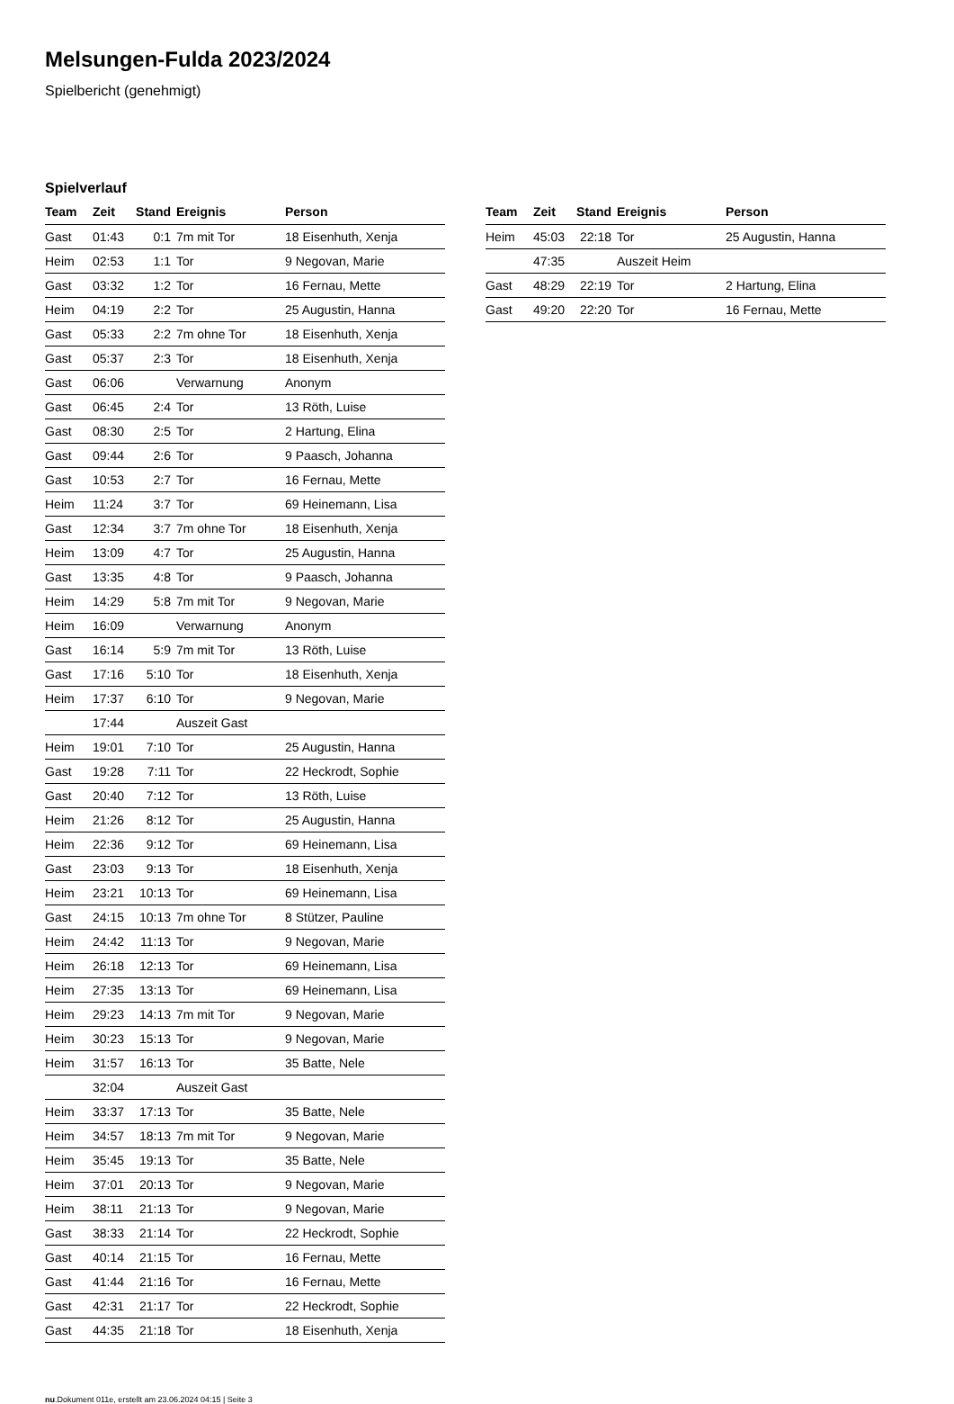Melsungen-Fulda 2023/2024
Spielbericht (genehmigt)
Spielverlauf
| Team | Zeit | Stand | Ereignis | Person |
| --- | --- | --- | --- | --- |
| Gast | 01:43 | 0:1 | 7m mit Tor | 18 Eisenhuth, Xenja |
| Heim | 02:53 | 1:1 | Tor | 9 Negovan, Marie |
| Gast | 03:32 | 1:2 | Tor | 16 Fernau, Mette |
| Heim | 04:19 | 2:2 | Tor | 25 Augustin, Hanna |
| Gast | 05:33 | 2:2 | 7m ohne Tor | 18 Eisenhuth, Xenja |
| Gast | 05:37 | 2:3 | Tor | 18 Eisenhuth, Xenja |
| Gast | 06:06 | | Verwarnung | Anonym |
| Gast | 06:45 | 2:4 | Tor | 13 Röth, Luise |
| Gast | 08:30 | 2:5 | Tor | 2 Hartung, Elina |
| Gast | 09:44 | 2:6 | Tor | 9 Paasch, Johanna |
| Gast | 10:53 | 2:7 | Tor | 16 Fernau, Mette |
| Heim | 11:24 | 3:7 | Tor | 69 Heinemann, Lisa |
| Gast | 12:34 | 3:7 | 7m ohne Tor | 18 Eisenhuth, Xenja |
| Heim | 13:09 | 4:7 | Tor | 25 Augustin, Hanna |
| Gast | 13:35 | 4:8 | Tor | 9 Paasch, Johanna |
| Heim | 14:29 | 5:8 | 7m mit Tor | 9 Negovan, Marie |
| Heim | 16:09 | | Verwarnung | Anonym |
| Gast | 16:14 | 5:9 | 7m mit Tor | 13 Röth, Luise |
| Gast | 17:16 | 5:10 | Tor | 18 Eisenhuth, Xenja |
| Heim | 17:37 | 6:10 | Tor | 9 Negovan, Marie |
| | 17:44 | | Auszeit Gast | |
| Heim | 19:01 | 7:10 | Tor | 25 Augustin, Hanna |
| Gast | 19:28 | 7:11 | Tor | 22 Heckrodt, Sophie |
| Gast | 20:40 | 7:12 | Tor | 13 Röth, Luise |
| Heim | 21:26 | 8:12 | Tor | 25 Augustin, Hanna |
| Heim | 22:36 | 9:12 | Tor | 69 Heinemann, Lisa |
| Gast | 23:03 | 9:13 | Tor | 18 Eisenhuth, Xenja |
| Heim | 23:21 | 10:13 | Tor | 69 Heinemann, Lisa |
| Gast | 24:15 | 10:13 | 7m ohne Tor | 8 Stützer, Pauline |
| Heim | 24:42 | 11:13 | Tor | 9 Negovan, Marie |
| Heim | 26:18 | 12:13 | Tor | 69 Heinemann, Lisa |
| Heim | 27:35 | 13:13 | Tor | 69 Heinemann, Lisa |
| Heim | 29:23 | 14:13 | 7m mit Tor | 9 Negovan, Marie |
| Heim | 30:23 | 15:13 | Tor | 9 Negovan, Marie |
| Heim | 31:57 | 16:13 | Tor | 35 Batte, Nele |
| | 32:04 | | Auszeit Gast | |
| Heim | 33:37 | 17:13 | Tor | 35 Batte, Nele |
| Heim | 34:57 | 18:13 | 7m mit Tor | 9 Negovan, Marie |
| Heim | 35:45 | 19:13 | Tor | 35 Batte, Nele |
| Heim | 37:01 | 20:13 | Tor | 9 Negovan, Marie |
| Heim | 38:11 | 21:13 | Tor | 9 Negovan, Marie |
| Gast | 38:33 | 21:14 | Tor | 22 Heckrodt, Sophie |
| Gast | 40:14 | 21:15 | Tor | 16 Fernau, Mette |
| Gast | 41:44 | 21:16 | Tor | 16 Fernau, Mette |
| Gast | 42:31 | 21:17 | Tor | 22 Heckrodt, Sophie |
| Gast | 44:35 | 21:18 | Tor | 18 Eisenhuth, Xenja |
| Team | Zeit | Stand | Ereignis | Person |
| --- | --- | --- | --- | --- |
| Heim | 45:03 | 22:18 | Tor | 25 Augustin, Hanna |
| | 47:35 | | Auszeit Heim | |
| Gast | 48:29 | 22:19 | Tor | 2 Hartung, Elina |
| Gast | 49:20 | 22:20 | Tor | 16 Fernau, Mette |
nu.Dokument 011e, erstellt am 23.06.2024 04:15 | Seite 3